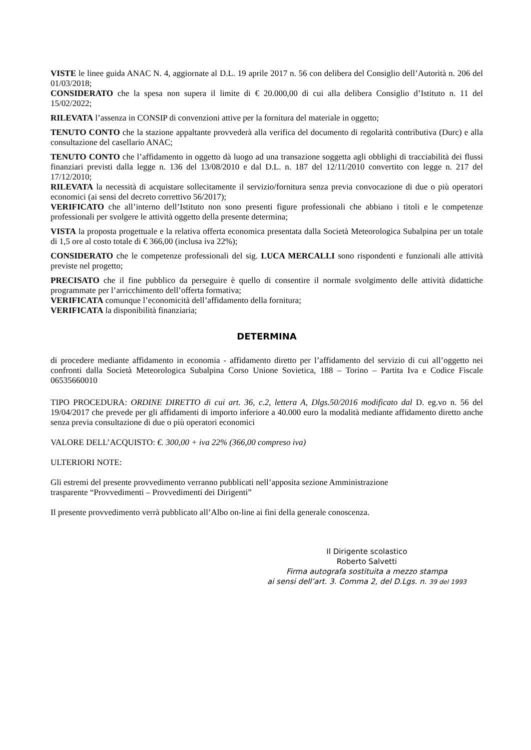VISTE le linee guida ANAC N. 4, aggiornate al D.L. 19 aprile 2017 n. 56 con delibera del Consiglio dell’Autorità n. 206 del 01/03/2018;
CONSIDERATO che la spesa non supera il limite di € 20.000,00 di cui alla delibera Consiglio d’Istituto n. 11 del 15/02/2022;
RILEVATA l’assenza in CONSIP di convenzioni attive per la fornitura del materiale in oggetto;
TENUTO CONTO che la stazione appaltante provvederà alla verifica del documento di regolarità contributiva (Durc) e alla consultazione del casellario ANAC;
TENUTO CONTO che l’affidamento in oggetto dà luogo ad una transazione soggetta agli obblighi di tracciabilità dei flussi finanziari previsti dalla legge n. 136 del 13/08/2010 e dal D.L. n. 187 del 12/11/2010 convertito con legge n. 217 del 17/12/2010;
RILEVATA la necessità di acquistare sollecitamente il servizio/fornitura senza previa convocazione di due o più operatori economici (ai sensi del decreto correttivo 56/2017);
VERIFICATO che all’interno dell’Istituto non sono presenti figure professionali che abbiano i titoli e le competenze professionali per svolgere le attività oggetto della presente determina;
VISTA la proposta progettuale e la relativa offerta economica presentata dalla Società Meteorologica Subalpina per un totale di 1,5 ore al costo totale di € 366,00 (inclusa iva 22%);
CONSIDERATO che le competenze professionali del sig. LUCA MERCALLI sono rispondenti e funzionali alle attività previste nel progetto;
PRECISATO che il fine pubblico da perseguire è quello di consentire il normale svolgimento delle attività didattiche programmate per l’arricchimento dell’offerta formativa;
VERIFICATA comunque l’economicità dell’affidamento della fornitura;
VERIFICATA la disponibilità finanziaria;
DETERMINA
di procedere mediante affidamento in economia - affidamento diretto per l’affidamento del servizio di cui all’oggetto nei confronti dalla Società Meteorologica Subalpina Corso Unione Sovietica, 188 – Torino – Partita Iva e Codice Fiscale 06535660010
TIPO PROCEDURA: ORDINE DIRETTO di cui art. 36, c.2, lettera A, Dlgs.50/2016 modificato dal D. eg.vo n. 56 del 19/04/2017 che prevede per gli affidamenti di importo inferiore a 40.000 euro la modalità mediante affidamento diretto anche senza previa consultazione di due o più operatori economici
VALORE DELL’ACQUISTO: €. 300,00 + iva 22% (366,00 compreso iva)
ULTERIORI NOTE:
Gli estremi del presente provvedimento verranno pubblicati nell’apposita sezione Amministrazione
trasparente “Provvedimenti – Provvedimenti dei Dirigenti”
Il presente provvedimento verrà pubblicato all’Albo on-line ai fini della generale conoscenza.
Il Dirigente scolastico
Roberto Salvetti
Firma autografa sostituita a mezzo stampa
ai sensi dell’art. 3. Comma 2, del D.Lgs. n. 39 del 1993